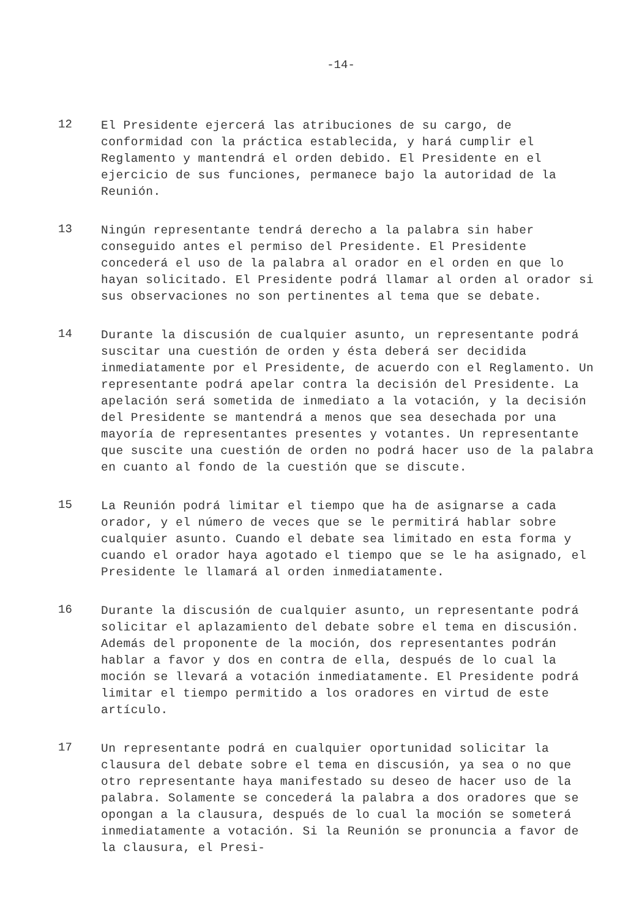-14-
12
El Presidente ejercerá las atribuciones de su cargo, de conformidad con la práctica establecida, y hará cumplir el Reglamento y mantendrá el orden debido. El Presidente en el ejercicio de sus funciones, permanece bajo la autoridad de la Reunión.
13
Ningún representante tendrá derecho a la palabra sin haber conseguido antes el permiso del Presidente. El Presidente concederá el uso de la palabra al orador en el orden en que lo hayan solicitado. El Presidente podrá llamar al orden al orador si sus observaciones no son pertinentes al tema que se debate.
14
Durante la discusión de cualquier asunto, un representante podrá suscitar una cuestión de orden y ésta deberá ser decidida inmediatamente por el Presidente, de acuerdo con el Reglamento. Un representante podrá apelar contra la decisión del Presidente. La apelación será sometida de inmediato a la votación, y la decisión del Presidente se mantendrá a menos que sea desechada por una mayoría de representantes presentes y votantes. Un representante que suscite una cuestión de orden no podrá hacer uso de la palabra en cuanto al fondo de la cuestión que se discute.
15
La Reunión podrá limitar el tiempo que ha de asignarse a cada orador, y el número de veces que se le permitirá hablar sobre cualquier asunto. Cuando el debate sea limitado en esta forma y cuando el orador haya agotado el tiempo que se le ha asignado, el Presidente le llamará al orden inmediatamente.
16
Durante la discusión de cualquier asunto, un representante podrá solicitar el aplazamiento del debate sobre el tema en discusión. Además del proponente de la moción, dos representantes podrán hablar a favor y dos en contra de ella, después de lo cual la moción se llevará a votación inmediatamente. El Presidente podrá limitar el tiempo permitido a los oradores en virtud de este artículo.
17
Un representante podrá en cualquier oportunidad solicitar la clausura del debate sobre el tema en discusión, ya sea o no que otro representante haya manifestado su deseo de hacer uso de la palabra. Solamente se concederá la palabra a dos oradores que se opongan a la clausura, después de lo cual la moción se someterá inmediatamente a votación. Si la Reunión se pronuncia a favor de la clausura, el Presi-